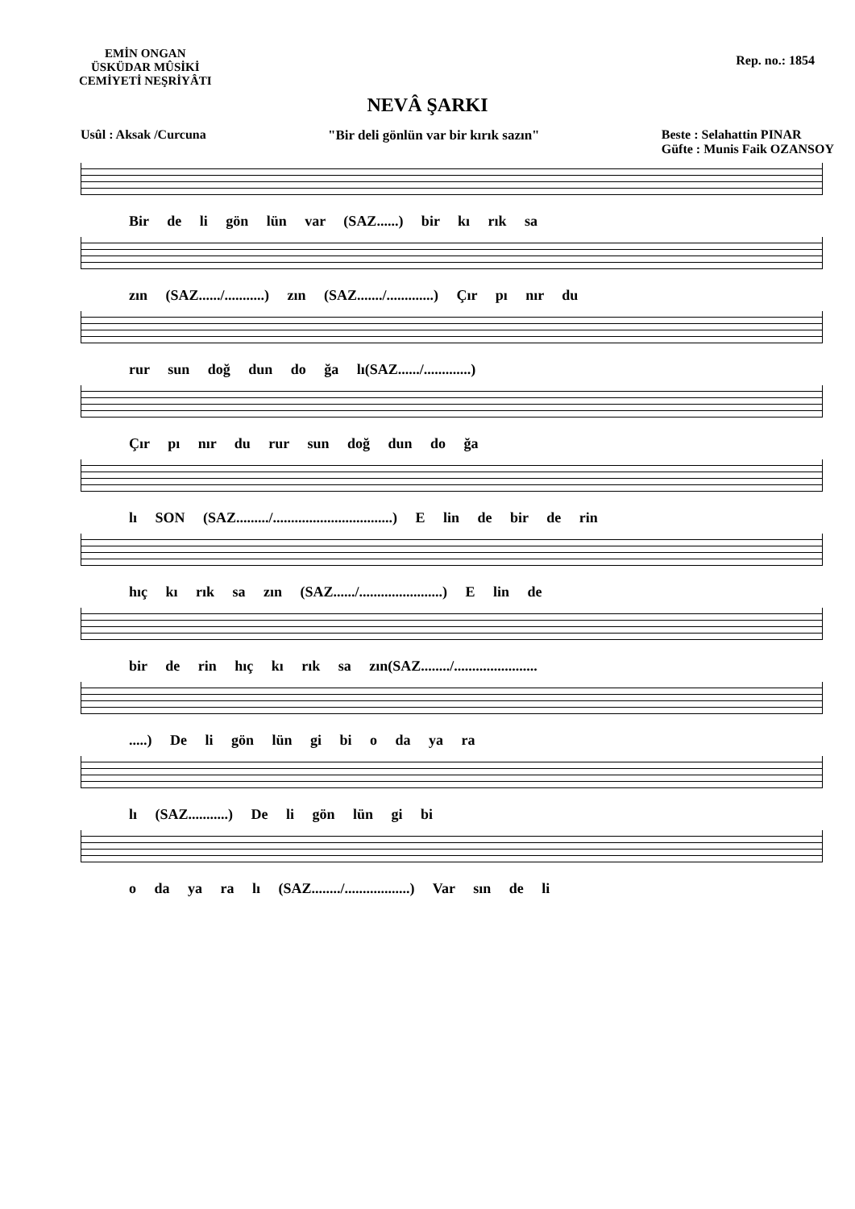EMİN ONGAN
ÜSKÜDAR MÛSİKİ
CEMİYETİ NEŞRİYÂTI
Rep. no.: 1854
NEVÂ ŞARKI
Usûl : Aksak /Curcuna "Bir deli gönlün var bir kırık sazın"
Beste : Selahattin PINAR
Güfte : Munis Faik OZANSOY
Bir de li gön lün var (SAZ......) bir kı rık sa
zın (SAZ....../...........) zın (SAZ......./.............) Çır pı nır du
rur sun doğ dun do ğa lı(SAZ....../.............)
Çır pı nır du rur sun doğ dun do ğa
lı SON (SAZ........./.................................) E lin de bir de rin
hıç kı rık sa zın (SAZ....../.......................) E lin de
bir de rin hıç kı rık sa zın(SAZ......../.......................
.....) De li gön lün gi bi o da ya ra
lı (SAZ...........) De li gön lün gi bi
o da ya ra lı (SAZ......../..................) Var sın de li